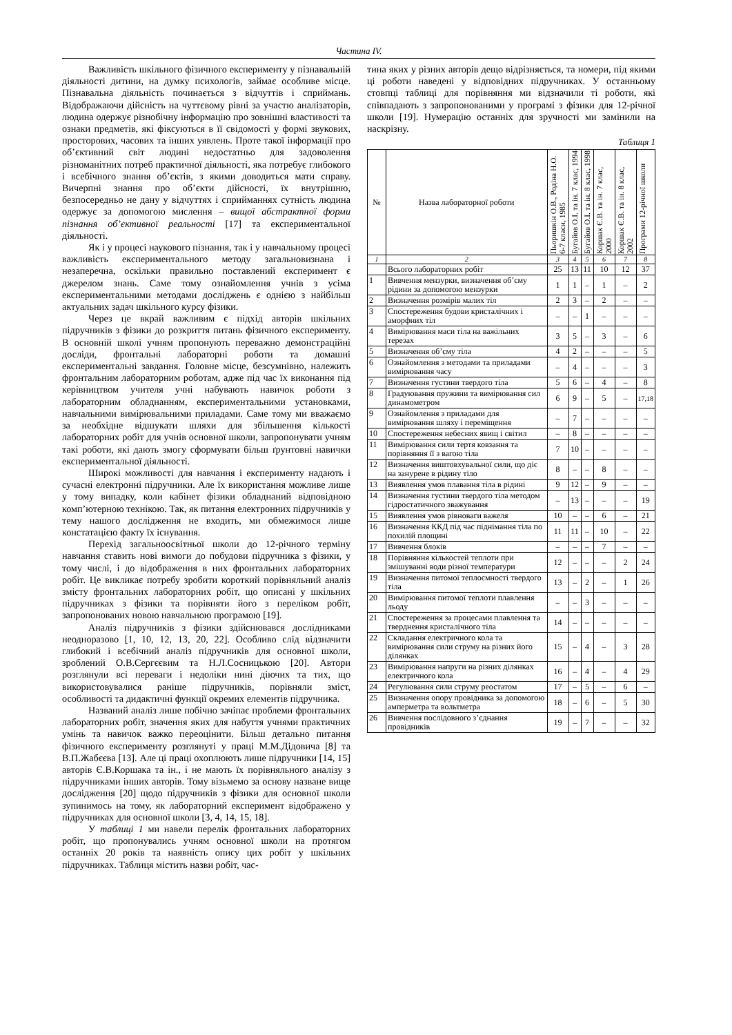Частина IV.
Важливість шкільного фізичного експерименту у пізнавальній діяльності дитини, на думку психологів, займає особливе місце. Пізнавальна діяльність починається з відчуттів і сприймань. Відображаючи дійсність на чуттєвому рівні за участю аналізаторів, людина одержує різнобічну інформацію про зовнішні властивості та ознаки предметів, які фіксуються в її свідомості у формі звукових, просторових, часових та інших уявлень. Проте такої інформації про об’єктивний світ людині недостатньо для задоволення різноманітних потреб практичної діяльності, яка потребує глибокого і всебічного знання об’єктів, з якими доводиться мати справу. Вичерпні знання про об’єкти дійсності, їх внутрішню, безпосередньо не дану у відчуттях і сприйманнях сутність людина одержує за допомогою мислення – вищої абстрактної форми пізнання об’єктивної реальності [17] та експериментальної діяльності.
Як і у процесі наукового пізнання, так і у навчальному процесі важливість експериментального методу загальновизнана і незаперечна, оскільки правильно поставлений експеримент є джерелом знань. Саме тому ознайомлення учнів з усіма експериментальними методами досліджень є однією з найбільш актуальних задач шкільного курсу фізики.
Через це вкрай важливим є підхід авторів шкільних підручників з фізики до розкриття питань фізичного експерименту. В основній школі учням пропонують переважно демонстраційні досліди, фронтальні лабораторні роботи та домашні експериментальні завдання. Головне місце, безсумнівно, належить фронтальним лабораторним роботам, адже під час їх виконання під керівництвом учителя учні набувають навичок роботи з лабораторним обладнанням, експериментальними установками, навчальними вимірювальними приладами. Саме тому ми вважаємо за необхідне відшукати шляхи для збільшення кількості лабораторних робіт для учнів основної школи, запропонувати учням такі роботи, які дають змогу сформувати більш ґрунтовні навички експериментальної діяльності.
Широкі можливості для навчання і експерименту надають і сучасні електронні підручники. Але їх використання можливе лише у тому випадку, коли кабінет фізики обладнаний відповідною комп’ютерною технікою. Так, як питання електронних підручників у тему нашого дослідження не входить, ми обмежимося лише констатацією факту їх існування.
Перехід загальноосвітньої школи до 12-річного терміну навчання ставить нові вимоги до побудови підручника з фізики, у тому числі, і до відображення в них фронтальних лабораторних робіт. Це викликає потребу зробити короткий порівняльний аналіз змісту фронтальних лабораторних робіт, що описані у шкільних підручниках з фізики та порівняти його з переліком робіт, запропонованих новою навчальною програмою [19].
Аналіз підручників з фізики здійснювався дослідниками неодноразово [1, 10, 12, 13, 20, 22]. Особливо слід відзначити глибокий і всебічний аналіз підручників для основної школи, зроблений О.В.Сергєєвим та Н.Л.Сосницькою [20]. Автори розглянули всі переваги і недоліки нині діючих та тих, що використовувалися раніше підручників, порівняли зміст, особливості та дидактичні функції окремих елементів підручника.
Названий аналіз лише побічно зачіпає проблеми фронтальних лабораторних робіт, значення яких для набуття учнями практичних умінь та навичок важко переоцінити. Більш детально питання фізичного експерименту розглянуті у праці М.М.Дідовича [8] та В.П.Жабєєва [13]. Але ці праці охоплюють лише підручники [14, 15] авторів Є.В.Коршака та ін., і не мають їх порівняльного аналізу з підручниками інших авторів. Тому візьмемо за основу назване вище дослідження [20] щодо підручників з фізики для основної школи зупинимось на тому, як лабораторний експеримент відображено у підручниках для основної школи [3, 4, 14, 15, 18].
У таблиці 1 ми навели перелік фронтальних лабораторних робіт, що пропонувались учням основної школи на протягом останніх 20 років та наявність опису цих робіт у шкільних підручниках. Таблиця містить назви робіт, час-
тина яких у різних авторів дещо відрізняється, та номери, під якими ці роботи наведені у відповідних підручниках. У останньому стовпці таблиці для порівняння ми відзначили ті роботи, які співпадають з запропонованими у програмі з фізики для 12-річної школи [19]. Нумерацію останніх для зручності ми замінили на наскрізну.
Таблиця 1
| № | Назва лабораторної роботи | Пьоришкін О.В., Родіна Н.О. 6-7 класи, 1985 | Бугайов О.І. та ін. 7 клас, 1994 | Бугайов О.І. та ін. 8 клас, 1998 | Коршак Є.В. та ін. 7 клас, 2000 | Коршак Є.В. та ін. 8 клас, 2002 | Програми 12-річної школи |
| --- | --- | --- | --- | --- | --- | --- | --- |
| 1 | 2 | 3 | 4 | 5 | 6 | 7 | 8 |
| | Всього лабораторних робіт | 25 | 13 | 11 | 10 | 12 | 37 |
| 1 | Вивчення мензурки, визначення об’єму рідини за допомогою мензурки | 1 | 1 | – | 1 | – | 2 |
| 2 | Визначення розмірів малих тіл | 2 | 3 | – | 2 | – | – |
| 3 | Спостереження будови кристалічних і аморфних тіл | – | – | 1 | – | – | – |
| 4 | Вимірювання маси тіла на важільних терезах | 3 | 5 | – | 3 | – | 6 |
| 5 | Визначення об’єму тіла | 4 | 2 | – | – | – | 5 |
| 6 | Ознайомлення з методами та приладами вимірювання часу | – | 4 | – | – | – | 3 |
| 7 | Визначення густини твердого тіла | 5 | 6 | – | 4 | – | 8 |
| 8 | Градуювання пружини та вимірювання сил динамометром | 6 | 9 | – | 5 | – | 17,18 |
| 9 | Ознайомлення з приладами для вимірювання шляху і переміщення | – | 7 | – | – | – | – |
| 10 | Спостереження небесних явищ і світил | – | 8 | – | – | – | – |
| 11 | Вимірювання сили тертя ковзання та порівняння її з вагою тіла | 7 | 10 | – | – | – | – |
| 12 | Визначення виштовхувальної сили, що діє на занурене в рідину тіло | 8 | – | – | 8 | – | – |
| 13 | Виявлення умов плавання тіла в рідині | 9 | 12 | – | 9 | – | – |
| 14 | Визначення густини твердого тіла методом гідростатичного зважування | – | 13 | – | – | – | 19 |
| 15 | Виявлення умов рівноваги важеля | 10 | – | – | 6 | – | 21 |
| 16 | Визначення ККД під час піднімання тіла по похилій площині | 11 | 11 | – | 10 | – | 22 |
| 17 | Вивчення блоків | – | – | – | 7 | – | – |
| 18 | Порівняння кількостей теплоти при змішуванні води різної температури | 12 | – | – | – | 2 | 24 |
| 19 | Визначення питомої теплоємності твердого тіла | 13 | – | 2 | – | 1 | 26 |
| 20 | Вимірювання питомої теплоти плавлення льоду | – | – | 3 | – | – | – |
| 21 | Спостереження за процесами плавлення та тверднення кристалічного тіла | 14 | – | – | – | – | – |
| 22 | Складання електричного кола та вимірювання сили струму на різних його ділянках | 15 | – | 4 | – | 3 | 28 |
| 23 | Вимірювання напруги на різних ділянках електричного кола | 16 | – | 4 | – | 4 | 29 |
| 24 | Регулювання сили струму реостатом | 17 | – | 5 | – | 6 | – |
| 25 | Визначення опору провідника за допомогою амперметра та вольтметра | 18 | – | 6 | – | 5 | 30 |
| 26 | Вивчення послідовного з’єднання провідників | 19 | – | 7 | – | – | 32 |